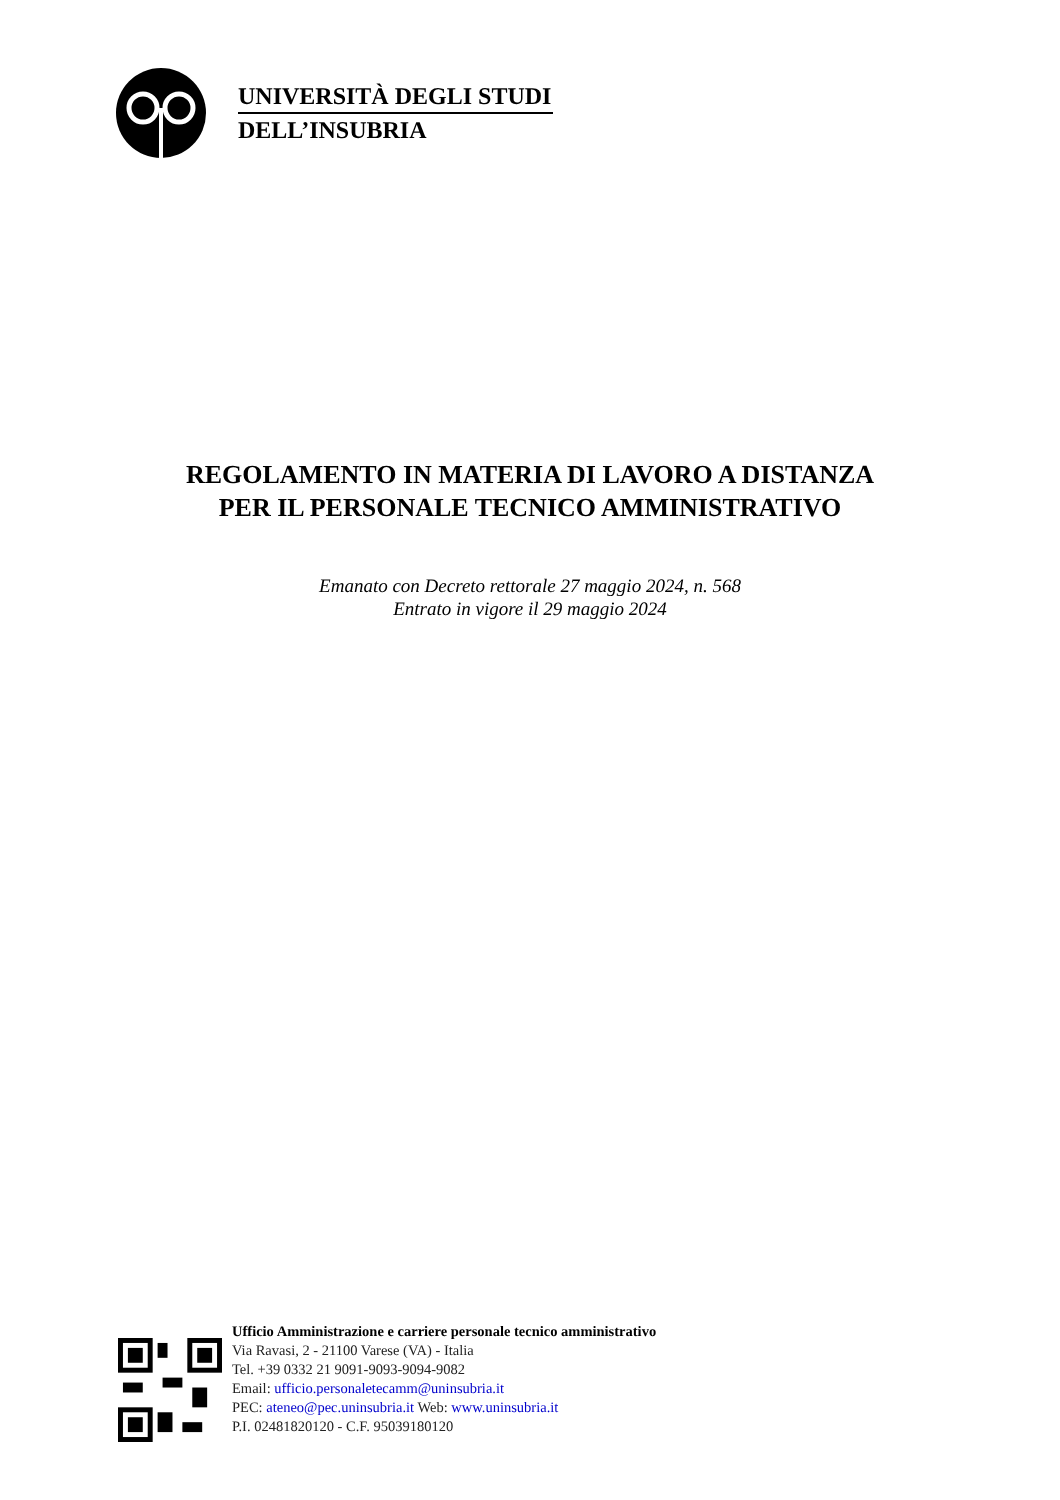UNIVERSITÀ DEGLI STUDI
DELL’INSUBRIA
REGOLAMENTO IN MATERIA DI LAVORO A DISTANZA
PER IL PERSONALE TECNICO AMMINISTRATIVO
Emanato con Decreto rettorale 27 maggio 2024, n. 568
Entrato in vigore il 29 maggio 2024
Ufficio Amministrazione e carriere personale tecnico amministrativo
Via Ravasi, 2 - 21100 Varese (VA) - Italia
Tel. +39 0332 21 9091-9093-9094-9082
Email: ufficio.personaletecamm@uninsubria.it
PEC: ateneo@pec.uninsubria.it Web: www.uninsubria.it
P.I. 02481820120 - C.F. 95039180120